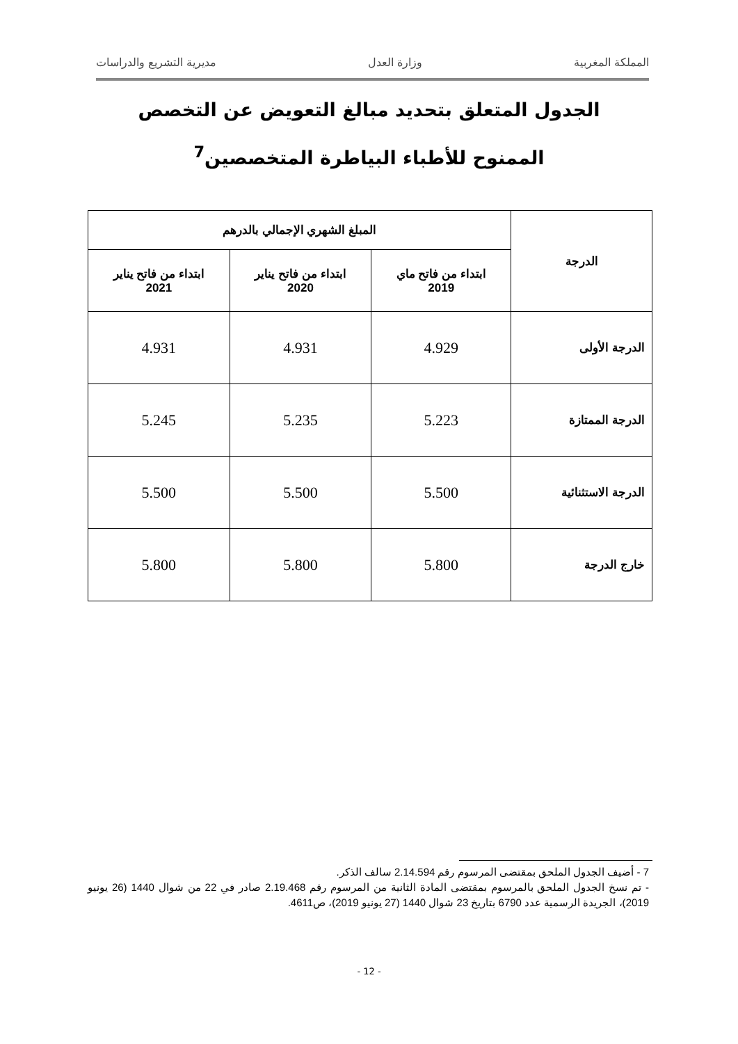المملكة المغربية وزارة العدل مديرية التشريع والدراسات
الجدول المتعلق بتحديد مبالغ التعويض عن التخصص
الممنوح للأطباء البياطرة المتخصصين<sup>7</sup>
| الدرجة | المبلغ الشهري الإجمالي بالدرهم | | |
| --- | --- | --- | --- |
| | ابتداء من فاتح ماي 2019 | ابتداء من فاتح يناير 2020 | ابتداء من فاتح يناير 2021 |
| الدرجة الأولى | 4.929 | 4.931 | 4.931 |
| الدرجة الممتازة | 5.223 | 5.235 | 5.245 |
| الدرجة الاستثنائية | 5.500 | 5.500 | 5.500 |
| خارج الدرجة | 5.800 | 5.800 | 5.800 |
7 - أضيف الجدول الملحق بمقتضى المرسوم رقم 2.14.594 سالف الذكر.
- تم نسخ الجدول الملحق بالمرسوم بمقتضى المادة الثانية من المرسوم رقم 2.19.468 صادر في 22 من شوال 1440 (26 يونيو 2019)، الجريدة الرسمية عدد 6790 بتاريخ 23 شوال 1440 (27 يونيو 2019)، ص4611.
- 12 -